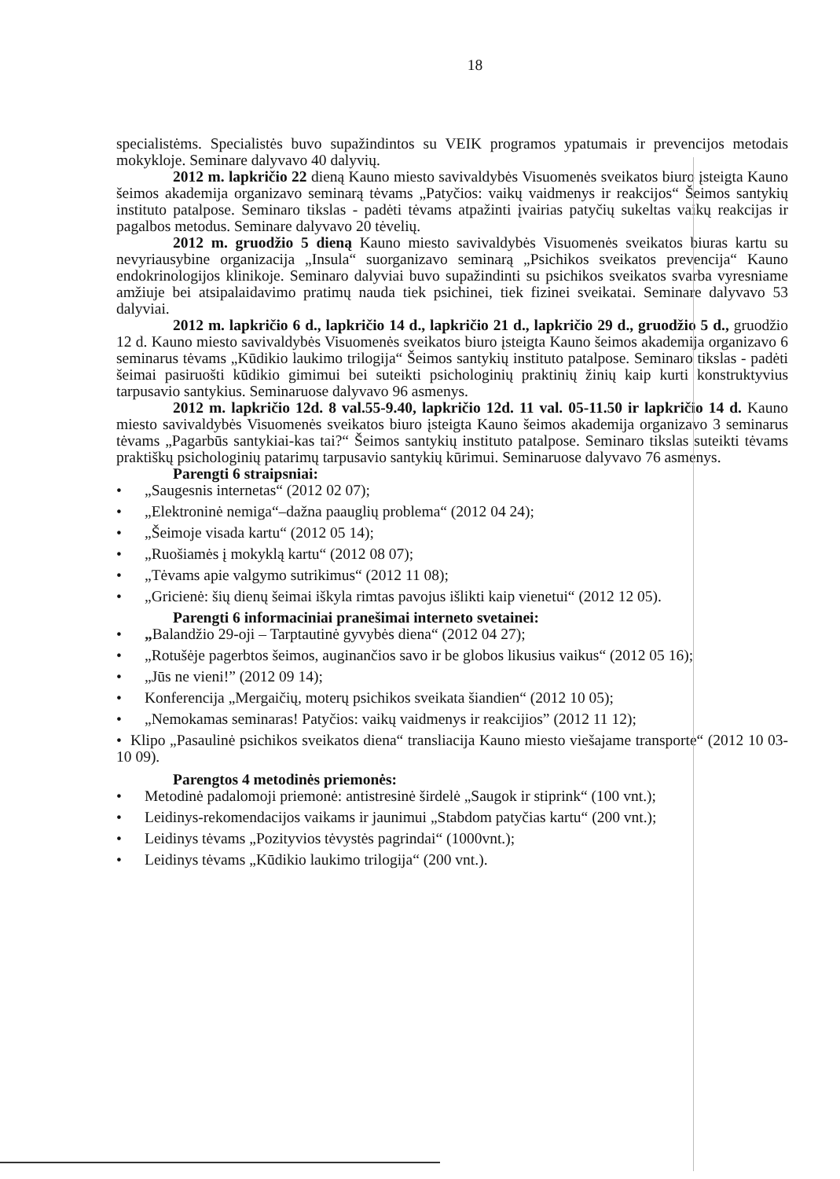18
specialistėms. Specialistės buvo supažindintos su VEIK programos ypatumais ir prevencijos metodais mokykloje. Seminare dalyvavo 40 dalyvių.
2012 m. lapkričio 22 dieną Kauno miesto savivaldybės Visuomenės sveikatos biuro įsteigta Kauno šeimos akademija organizavo seminarą tėvams „Patyčios: vaikų vaidmenys ir reakcijos“ Šeimos santykių instituto patalpose. Seminaro tikslas - padėti tėvams atpažinti įvairias patyčių sukeltas vaikų reakcijas ir pagalbos metodus. Seminare dalyvavo 20 tėvelių.
2012 m. gruodžio 5 dieną Kauno miesto savivaldybės Visuomenės sveikatos biuras kartu su nevyriausybine organizacija „Insula“ suorganizavo seminarą „Psichikos sveikatos prevencija“ Kauno endokrinologijos klinikoje. Seminaro dalyviai buvo supažindinti su psichikos sveikatos svarba vyresniame amžiuje bei atsipalaidavimo pratimų nauda tiek psichinei, tiek fizinei sveikatai. Seminare dalyvavo 53 dalyviai.
2012 m. lapkričio 6 d., lapkričio 14 d., lapkričio 21 d., lapkričio 29 d., gruodžio 5 d., gruodžio 12 d. Kauno miesto savivaldybės Visuomenės sveikatos biuro įsteigta Kauno šeimos akademija organizavo 6 seminarus tėvams „Kūdikio laukimo trilogija“ Šeimos santykių instituto patalpose. Seminaro tikslas - padėti šeimai pasiruošti kūdikio gimimui bei suteikti psichologinių praktinių žinių kaip kurti konstruktyvius tarpusavio santykius. Seminaruose dalyvavo 96 asmenys.
2012 m. lapkričio 12d. 8 val.55-9.40, lapkričio 12d. 11 val. 05-11.50 ir lapkričio 14 d. Kauno miesto savivaldybės Visuomenės sveikatos biuro įsteigta Kauno šeimos akademija organizavo 3 seminarus tėvams „Pagarbūs santykiai-kas tai?“ Šeimos santykių instituto patalpose. Seminaro tikslas suteikti tėvams praktiškų psichologinių patarimų tarpusavio santykių kūrimui. Seminaruose dalyvavo 76 asmenys.
Parengti 6 straipsniai:
• „Saugesnis internetas“ (2012 02 07);
• „Elektroninė nemiga“–dažna paauglių problema“ (2012 04 24);
• „Šeimoje visada kartu“ (2012 05 14);
• „Ruošiamės į mokyklą kartu“ (2012 08 07);
• „Tėvams apie valgymo sutrikimus“ (2012 11 08);
• „Gricienė: šių dienų šeimai iškyla rimtas pavojus išlikti kaip vienetui“ (2012 12 05).
Parengti 6 informaciniai pranešimai interneto svetainei:
• „Balandžio 29-oji – Tarptautinė gyvybės diena“ (2012 04 27);
• „Rotušėje pagerbtos šeimos, auginančios savo ir be globos likusius vaikus“ (2012 05 16);
• „Jūs ne vieni!” (2012 09 14);
• Konferencija „Mergaičių, moterų psichikos sveikata šiandien“ (2012 10 05);
• „Nemokamas seminaras! Patyčios: vaikų vaidmenys ir reakcijios” (2012 11 12);
• Klipo „Pasaulinė psichikos sveikatos diena“ transliacija Kauno miesto viešajame transporte“ (2012 10 03-10 09).
Parengtos 4 metodinės priemonės:
• Metodinė padalomoji priemonė: antistresinė širdelė „Saugok ir stiprink“ (100 vnt.);
• Leidinys-rekomendacijos vaikams ir jaunimui „Stabdom patyčias kartu“ (200 vnt.);
• Leidinys tėvams „Pozityvios tėvystės pagrindai“ (1000vnt.);
• Leidinys tėvams „Kūdikio laukimo trilogija“ (200 vnt.).